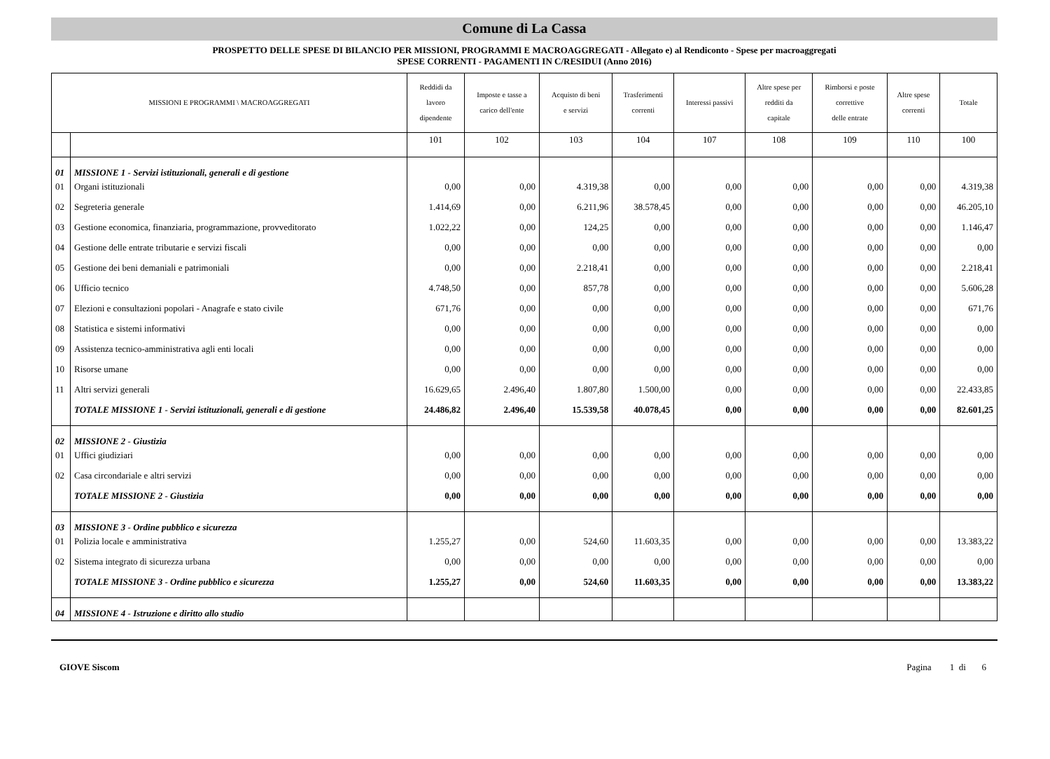Comune di La Cassa
PROSPETTO DELLE SPESE DI BILANCIO PER MISSIONI, PROGRAMMI E MACROAGGREGATI - Allegato e) al Rendiconto - Spese per macroaggregati
SPESE CORRENTI - PAGAMENTI IN C/RESIDUI (Anno 2016)
| MISSIONI E PROGRAMMI \ MACROAGGREGATI | | Reddidi da lavoro dipendente | Imposte e tasse a carico dell'ente | Acquisto di beni e servizi | Trasferimenti correnti | Interessi passivi | Altre spese per redditi da capitale | Rimborsi e poste correttive delle entrate | Altre spese correnti | Totale |
| --- | --- | --- | --- | --- | --- | --- | --- | --- | --- | --- |
| | | 101 | 102 | 103 | 104 | 107 | 108 | 109 | 110 | 100 |
| 01 | MISSIONE 1 - Servizi istituzionali, generali e di gestione | | | | | | | | | |
| 01 | Organi istituzionali | 0,00 | 0,00 | 4.319,38 | 0,00 | 0,00 | 0,00 | 0,00 | 0,00 | 4.319,38 |
| 02 | Segreteria generale | 1.414,69 | 0,00 | 6.211,96 | 38.578,45 | 0,00 | 0,00 | 0,00 | 0,00 | 46.205,10 |
| 03 | Gestione economica, finanziaria, programmazione, provveditorato | 1.022,22 | 0,00 | 124,25 | 0,00 | 0,00 | 0,00 | 0,00 | 0,00 | 1.146,47 |
| 04 | Gestione delle entrate tributarie e servizi fiscali | 0,00 | 0,00 | 0,00 | 0,00 | 0,00 | 0,00 | 0,00 | 0,00 | 0,00 |
| 05 | Gestione dei beni demaniali e patrimoniali | 0,00 | 0,00 | 2.218,41 | 0,00 | 0,00 | 0,00 | 0,00 | 0,00 | 2.218,41 |
| 06 | Ufficio tecnico | 4.748,50 | 0,00 | 857,78 | 0,00 | 0,00 | 0,00 | 0,00 | 0,00 | 5.606,28 |
| 07 | Elezioni e consultazioni popolari - Anagrafe e stato civile | 671,76 | 0,00 | 0,00 | 0,00 | 0,00 | 0,00 | 0,00 | 0,00 | 671,76 |
| 08 | Statistica e sistemi informativi | 0,00 | 0,00 | 0,00 | 0,00 | 0,00 | 0,00 | 0,00 | 0,00 | 0,00 |
| 09 | Assistenza tecnico-amministrativa agli enti locali | 0,00 | 0,00 | 0,00 | 0,00 | 0,00 | 0,00 | 0,00 | 0,00 | 0,00 |
| 10 | Risorse umane | 0,00 | 0,00 | 0,00 | 0,00 | 0,00 | 0,00 | 0,00 | 0,00 | 0,00 |
| 11 | Altri servizi generali | 16.629,65 | 2.496,40 | 1.807,80 | 1.500,00 | 0,00 | 0,00 | 0,00 | 0,00 | 22.433,85 |
| | TOTALE MISSIONE 1 - Servizi istituzionali, generali e di gestione | 24.486,82 | 2.496,40 | 15.539,58 | 40.078,45 | 0,00 | 0,00 | 0,00 | 0,00 | 82.601,25 |
| 02 | MISSIONE 2 - Giustizia | | | | | | | | | |
| 01 | Uffici giudiziari | 0,00 | 0,00 | 0,00 | 0,00 | 0,00 | 0,00 | 0,00 | 0,00 | 0,00 |
| 02 | Casa circondariale e altri servizi | 0,00 | 0,00 | 0,00 | 0,00 | 0,00 | 0,00 | 0,00 | 0,00 | 0,00 |
| | TOTALE MISSIONE 2 - Giustizia | 0,00 | 0,00 | 0,00 | 0,00 | 0,00 | 0,00 | 0,00 | 0,00 | 0,00 |
| 03 | MISSIONE 3 - Ordine pubblico e sicurezza | | | | | | | | | |
| 01 | Polizia locale e amministrativa | 1.255,27 | 0,00 | 524,60 | 11.603,35 | 0,00 | 0,00 | 0,00 | 0,00 | 13.383,22 |
| 02 | Sistema integrato di sicurezza urbana | 0,00 | 0,00 | 0,00 | 0,00 | 0,00 | 0,00 | 0,00 | 0,00 | 0,00 |
| | TOTALE MISSIONE 3 - Ordine pubblico e sicurezza | 1.255,27 | 0,00 | 524,60 | 11.603,35 | 0,00 | 0,00 | 0,00 | 0,00 | 13.383,22 |
| 04 | MISSIONE 4 - Istruzione e diritto allo studio | | | | | | | | | |
GIOVE Siscom Pagina 1 di 6